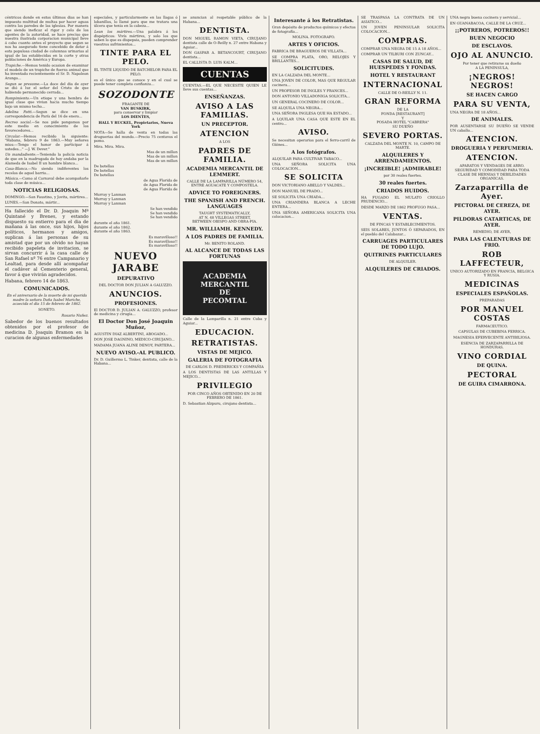céntricos donde en estos últimos dias se han impuesto multitud de multas por hacer aguas contra las paredes de las iglesias. Por manera que siendo ineficaz el rigor y celo de los agentes de la autoridad, se hace preciso que nuestra ilustrada corporacion municipal lleve á cabo cuanto antes el proyecto que segun se nos ha asegurado tiene concebido de dotar á esta populosa ciudad de columnas urinarias al igual de las establecidas en la corte y otras poblaciones de América y Europa.
Trapiche.—Hemos tenido ocasion de examinar el modelo de un trapiche de fuerza animal que ha inventado recientemente el Sr. D. Napoleon Arango...
Segun se presume.—La doce del dia de ayer se dió á luz el señor del Cristo de que habiendo permanecido cerrada...
Rompimiento.—Un etiope y una hembra de igual clase que vivian hacia mucho tiempo bajo un mismo techo...
Adelina Patti.—Segun se dice en una correspondencia de París del 16 de enero...
Recreo social.—Se nos pide pongamos por este medio en conocimiento de los favorecedores...
Circular.—Hemos recibido la siguiente: "Habana, febrero 9 de 1863.—Muy señores mios:—Tengo el honor de participar á ustedes..." —J. W. Dever."
Un mandadiente.—Teniendo la policía noticia de que en la madrugada de hoy andaba por la Alameda de Isabel II un hombre blanco...
Casa-Blanca.—No siendo indiferentes los recelos de aquel barrio...
Música.—Como al Carnaval debe acompañarle toda clase de música...
NOTICIAS RELIGIOSAS.
DOMINGO.—San Faustino, y Jovita, mártires...
LUNES.—San Donato, mártir...
Ha fallecido el Dr. D. Joaquin Mª Quintané y Brenes, y estando dispuesto su entierro para el dia de mañana á las once, sus hijos, hijos políticos, hermanos y amigos, suplican á las personas de su amistad que por un olvido no hayan recibido papeleta de invitacion, se sirvan concurrir á la casa calle de San Rafael nº 76 entre Campanario y Lealtad, para desde allí acompañar el cadáver al Cementerio general, favor á que vivirán agradecidos.
Habana, febrero 14 de 1863.
COMUNICADOS.
En el aniversario de la muerte de mi querida madre la señora Doña Isabel Mariche, acaecida el dia 15 de febrero de 1862.
SONETO.
Rosario Nuñez.
Sabedor de los buenos resultados obtenidos por el profesor de medicina D. Joaquin Bramon en la curacion de algunas enfermedades
especiales, y particularmente en las llagas ó lobanillos, lo llamé para que me tratara una úlcera que tenia en la cabeza...
Lean los mártires.—Una palabra á los dispépticos: Vivís mártires, y solo los que saben lo que es dispepsia, pueden comprender vuestros sufrimientos...
TINTE PARA EL PELO.
EL TINTE LIQUIDO DE BATCHELOR PARA EL PELO.
es el único que se conoce y en el cual se puede tener completa confianza...
SOZODONTE
FRAGANTE DE
VAN BUSKIRK,
para conservar y limpiar
LOS DIENTES,
HALL Y RUCKEL, Propietarios, Nueva York
NOTA—Se halla de venta en todas las droguerias del mundo.—Precio 75 centavos el pomo.
Mira. Mira. Mira.
Mas de un millon
Mas de un millon
Mas de un millon
De botellas
De botellas
De botellas
de Agua Florida de
de Agua Florida de
de Agua Florida de
Murray y Lanman
Murray y Lanman
Murray y Lanman
Se han vendido
Se han vendido
Se han vendido
durante el año 1861.
durante el año 1862.
durante el año 1863.
Es maravilloso!!
Es maravilloso!!
Es maravilloso!!
NUEVO JARABE
DEPURATIVO
DEL DOCTOR DON JULIAN A GALUZZO.
ANUNCIOS.
PROFESIONES.
El DOCTOR D. JULIAN A. GALUZZO, profesor de medicina y cirugía...
El Doctor Don José Joaquin Muñoz,
AGUSTIN DIAZ ALBERTINI, ABOGADO...
DON JOSE DAGNINO, MEDICO-CIRUJANO...
MADAMA JUANA ALINE DENOY, PARTERA...
NUEVO AVISO.-AL PUBLICO.
Dr. D. Guillermo L. Tinker, dentista, calle de la Habana...
se anuncian al respetable público de la Habana...
DENTISTA.
DON MIGUEL RAMON VIETA, CIRUJANO dentista calle de O-Reilly n. 27 entre Habana y Aguiar...
DON GASPAR A. BETANCOURT, CIRUJANO dentista...
EL CALLISTA D. LUIS KALM...
CUENTAS
CUENTAS.—EL QUE NECESITE QUIEN LE lleve sus cuentas...
ENSEÑANZAS.
AVISO A LAS FAMILIAS.
UN PRECEPTOR.
ATENCION
A LOS
PADRES DE FAMILIA.
ACADEMIA MERCANTIL DE LEMMERT.
CALLE DE LA LAMPARILLA NÚMERO 54, ENTRE AGUACATE Y COMPOSTELA.
ADVICE TO FOREIGNERS.
THE SPANISH AND FRENCH. LANGUAGES
TAUGHT SYSTEMATICALLY,
AT N. 48 VILLEGAS STREET,
BETWEEN OBISPO AND OBRA-PIA.
MR. WILLIAMH. KENNEDY.
A LOS PADRES DE FAMILIA.
Mr. BENITO ROLAND.
AL ALCANCE DE TODAS LAS FORTUNAS
ACADEMIA MERCANTIL
DE
PECOMTAL
Calle de la Lamparilla n. 21 entre Cuba y Aguiar...
EDUCACION.
RETRATISTAS.
VISTAS DE MEJICO.
GALERIA DE FOTOGRAFIA
DE CARLOS D. FREDERICKS Y COMPAÑIA
A LOS DENTISTAS DE LAS ANTILLAS Y MEJICO...
PRIVILEGIO
POR CINCO AÑOS OBTENIDO EN 20 DE FEBRERO DE 1861.
D. Sebastian Alzpuru, cirujano dentista...
Interesante á los Retratistas.
Gran depósito de productos químicos y efectos de fotografía...
MOLINA. FOTOGRAFO.
ARTES Y OFICIOS.
FABRICA DE BRAGUEROS DE VILLATA...
SE COMPRA PLATA, ORO, RELOJES Y BRILLANTES...
SOLICITUDES.
EN LA CALZADA DEL MONTE...
UNA JOVEN DE COLOR, MAS QUE REGULAR cocinera...
UN PROFESOR DE INGLES Y FRANCES...
DON ANTONIO VILLADONIGA SOLICITA...
UN GENERAL COCINERO DE COLOR...
SE ALQUILA UNA NEGRA...
UNA SEÑORA INGLESA QUE HA ESTADO...
A LQUILAR UNA CASA QUE ESTE EN EL centro...
AVISO.
Se necesitan operarios para el ferro-carril de Güines...
A los fotógrafos.
ALQUILAR PARA CULTIVAR TABACO...
UNA SEÑORA SOLICITA UNA COLOCACION...
SE SOLICITA
DON VICTORIANO ABELLO Y VALDES...
DON MANUEL DE PRADO...
SE SOLICITA UNA CRIADA...
UNA CRIANDERA BLANCA A LECHE ENTERA...
UNA SEÑORA AMERICANA SOLICITA UNA colocacion...
SE TRASPASA LA CONTRATA DE UN ASIATICO...
UN JOVEN PENINSULAR SOLICITA COLOCACION...
COMPRAS.
COMPRAR UNA NEGRA DE 15 A 18 AÑOS...
COMPRAR UN TILBURI CON ZUNCAY...
CASAS DE SALUD, DE HUESPEDES Y FONDAS.
HOTEL Y RESTAURANT
INTERNACIONAL
CALLE DE O-REILLY N. 11.
GRAN REFORMA
DE LA
FONDA [RESTAURANT]
Y
POSADA HOTEL "CABRERA"
SU DUEÑO
SEVERO PORTAS.
CALZADA DEL MONTE N. 10, CAMPO DE MARTE.
ALQUILERES Y ARRENDAMIENTOS.
¡INCREIBLE! ¡ADMIRABLE!
por 30 reales fuertes.
30 reales fuertes.
CRIADOS HUIDOS.
HA FUGADO EL MULATO CRIOLLO PRUDENCIO...
DESDE MARZO DE 1862 PROFUGO PASA...
VENTAS.
DE FINCAS Y ESTABLECIMIENTOS.
SEIS SOLARES, JUNTOS Ó SEPARADOS, EN el pueblo del Calabazar...
CARRUAGES PARTICULARES DE TODO LUJO.
QUITRINES PARTICULARES
DE ALQUILER.
ALQUILERES DE CRIADOS.
UNA negra buena cocinera y servicial...
EN GUANABACOA, CALLE DE LA CRUZ...
¡¡POTREROS, POTREROS!!
BUEN NEGOCIO
DE ESCLAVOS.
OJO AL ANUNCIO.
Por tener que retirarse su dueño
A LA PENINSULA,
¡NEGROS! NEGROS!
SE HACEN CARGO
PARA SU VENTA,
UNA NEGRA DE 18 AÑOS...
DE ANIMALES.
POR AUSENTARSE SU DUEÑO SE VENDE UN caballo...
ATENCION.
DROGUERIA Y PERFUMERIA.
ATENCION.
APARATOS Y VENDAGES DE ARRO. SEGURIDAD Y COMODIDAD PARA TODA CLASE DE HERNIAS Y DEBILIDADES ORGANICAS.
Zarzaparrilla de Ayer.
PECTORAL DE CEREZA, DE AYER.
PILDORAS CATARTICAS, DE AYER.
REMEDIO, DE AYER,
PARA LAS CALENTURAS DE FRIO.
ROB LAFFECTEUR,
UNICO AUTORIZADO EN FRANCIA, BELGICA Y RUSIA.
MEDICINAS
ESPECIALES ESPAÑOLAS.
PREPARADAS
POR MANUEL COSTAS
FARMACEUTICO.
CAPSULAS DE CUBEBINA FERRICA.
MAGNESIA EFERVECENTE ANTIBILIOSA.
ESENCIA DE ZARZAPARRILLA DE HONDURAS.
VINO CORDIAL
DE QUINA.
PECTORAL
DE GUIRA CIMARRONA.